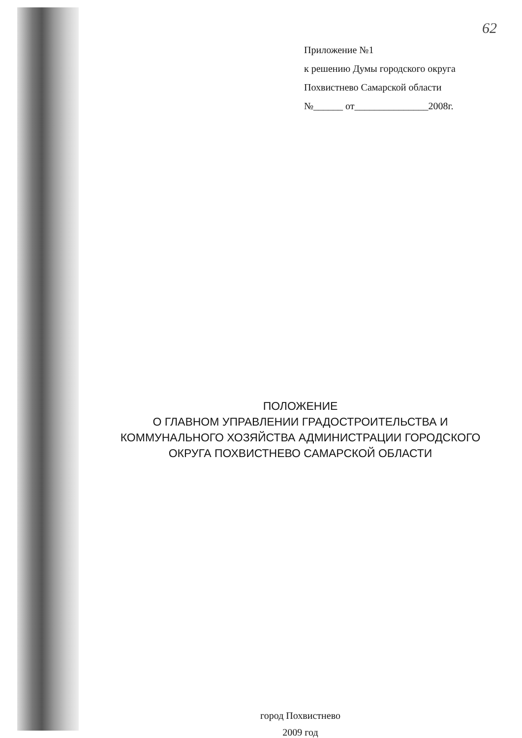62
Приложение №1
к решению Думы городского округа
Похвистнево Самарской области
№______ от_______________2008г.
ПОЛОЖЕНИЕ
О ГЛАВНОМ УПРАВЛЕНИИ ГРАДОСТРОИТЕЛЬСТВА И
КОММУНАЛЬНОГО ХОЗЯЙСТВА АДМИНИСТРАЦИИ ГОРОДСКОГО
ОКРУГА ПОХВИСТНЕВО САМАРСКОЙ ОБЛАСТИ
город Похвистнево
2009 год